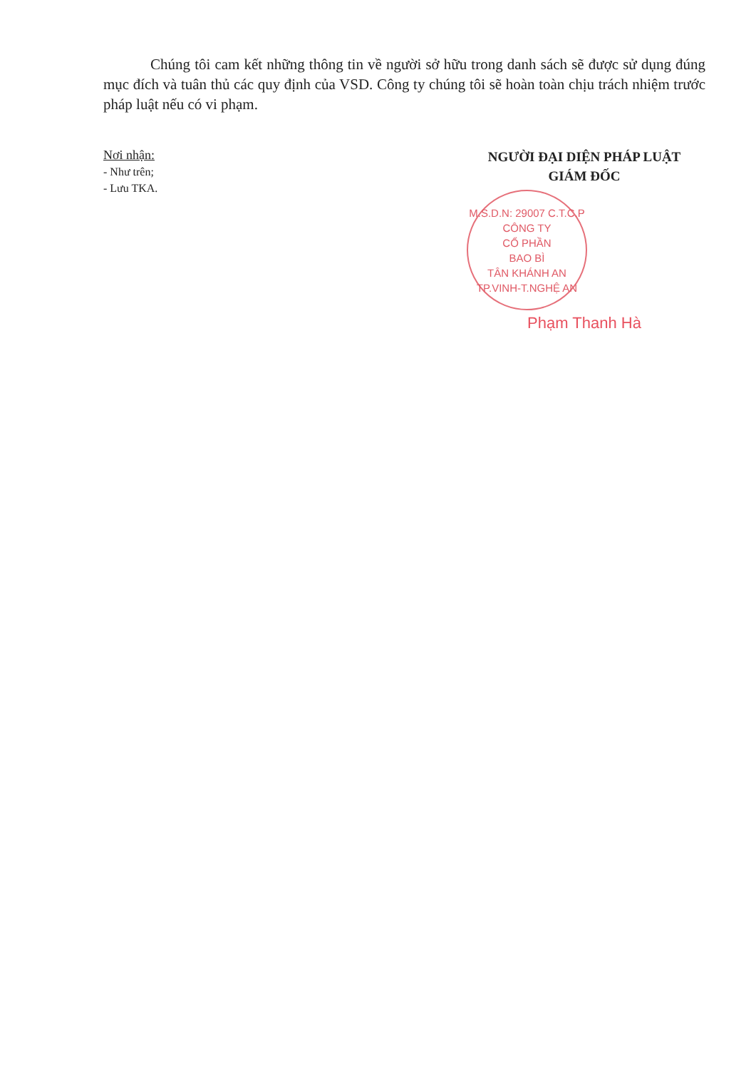Chúng tôi cam kết những thông tin về người sở hữu trong danh sách sẽ được sử dụng đúng mục đích và tuân thủ các quy định của VSD. Công ty chúng tôi sẽ hoàn toàn chịu trách nhiệm trước pháp luật nếu có vi phạm.
Nơi nhận:
- Như trên;
- Lưu TKA.
NGƯỜI ĐẠI DIỆN PHÁP LUẬT
GIÁM ĐỐC
M.S.D.N: 29007 C.T.C.P
CÔNG TY
CỔ PHẦN
BAO BÌ
TÂN KHÁNH AN
TP.VINH-T.NGHỆ AN
Phạm Thanh Hà